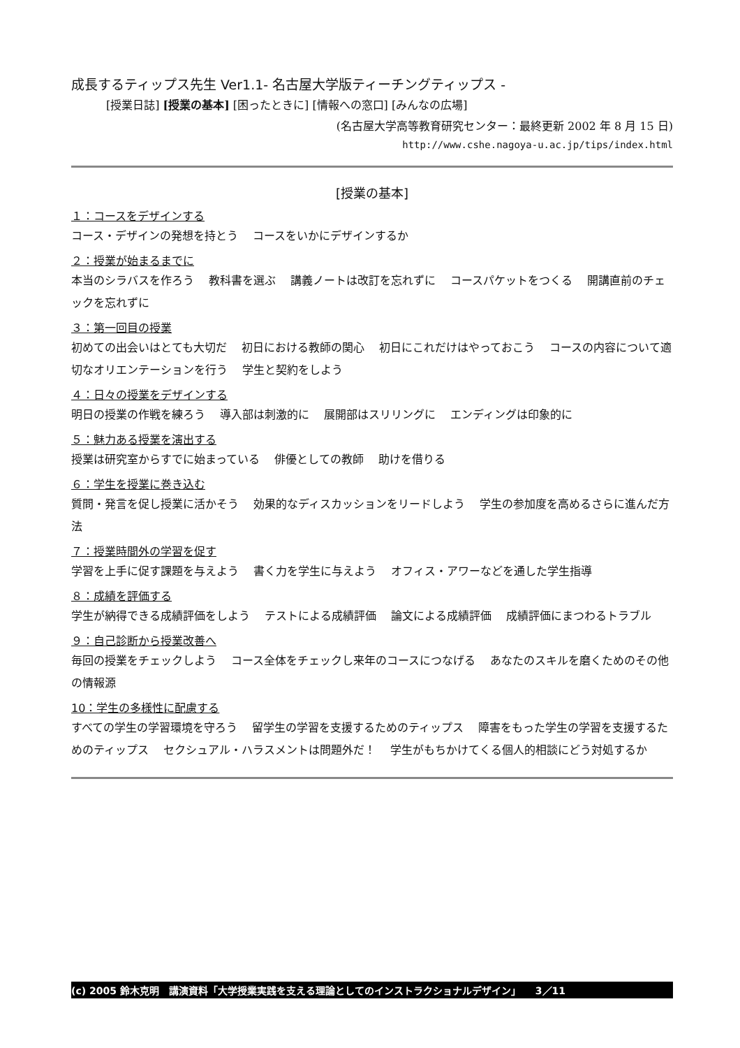成長するティップス先生 Ver1.1- 名古屋大学版ティーチングティップス -
[授業日誌] [授業の基本] [困ったときに] [情報への窓口] [みんなの広場]
(名古屋大学高等教育研究センター：最終更新 2002 年 8 月 15 日)
http://www.cshe.nagoya-u.ac.jp/tips/index.html
[授業の基本]
１：コースをデザインする
コース・デザインの発想を持とう　 コースをいかにデザインするか
２：授業が始まるまでに
本当のシラバスを作ろう　 教科書を選ぶ　 講義ノートは改訂を忘れずに　 コースパケットをつくる　 開講直前のチェックを忘れずに
３：第一回目の授業
初めての出会いはとても大切だ　 初日における教師の関心　 初日にこれだけはやっておこう　 コースの内容について適切なオリエンテーションを行う　 学生と契約をしよう
４：日々の授業をデザインする
明日の授業の作戦を練ろう　 導入部は刺激的に　 展開部はスリリングに　 エンディングは印象的に
５：魅力ある授業を演出する
授業は研究室からすでに始まっている　 俳優としての教師　 助けを借りる
６：学生を授業に巻き込む
質問・発言を促し授業に活かそう　 効果的なディスカッションをリードしよう　 学生の参加度を高めるさらに進んだ方法
７：授業時間外の学習を促す
学習を上手に促す課題を与えよう　 書く力を学生に与えよう　 オフィス・アワーなどを通した学生指導
８：成績を評価する
学生が納得できる成績評価をしよう　 テストによる成績評価　 論文による成績評価　 成績評価にまつわるトラブル
９：自己診断から授業改善へ
毎回の授業をチェックしよう　 コース全体をチェックし来年のコースにつなげる　 あなたのスキルを磨くためのその他の情報源
10：学生の多様性に配慮する
すべての学生の学習環境を守ろう　 留学生の学習を支援するためのティップス　 障害をもった学生の学習を支援するためのティップス　 セクシュアル・ハラスメントは問題外だ！　 学生がもちかけてくる個人的相談にどう対処するか
(c) 2005 鈴木克明　講演資料「大学授業実践を支える理論としてのインストラクショナルデザイン」　　3／11